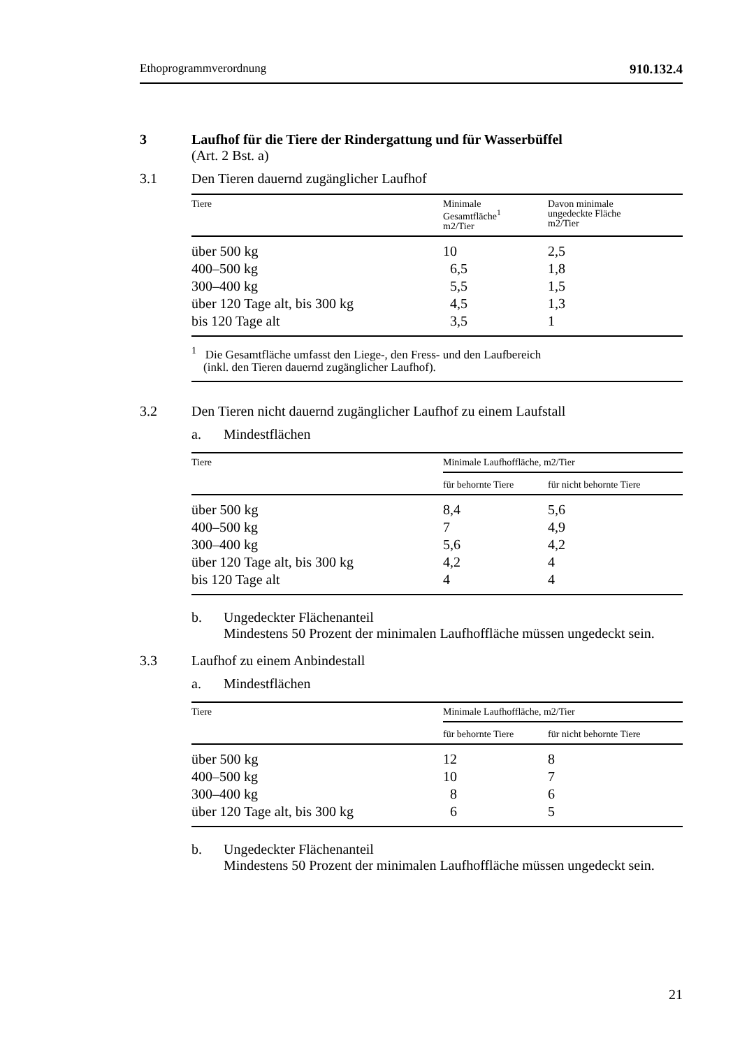Ethoprogrammverordnung 910.132.4
3 Laufhof für die Tiere der Rindergattung und für Wasserbüffel
(Art. 2 Bst. a)
3.1 Den Tieren dauernd zugänglicher Laufhof
| Tiere | Minimale Gesamtfläche<sup>1</sup> m2/Tier | Davon minimale ungedeckte Fläche m2/Tier |
| --- | --- | --- |
| über 500 kg | 10 | 2,5 |
| 400–500 kg | 6,5 | 1,8 |
| 300–400 kg | 5,5 | 1,5 |
| über 120 Tage alt, bis 300 kg | 4,5 | 1,3 |
| bis 120 Tage alt | 3,5 | 1 |
| <sup>1</sup> Die Gesamtfläche umfasst den Liege-, den Fress- und den Laufbereich (inkl. den Tieren dauernd zugänglicher Laufhof). | | |
3.2 Den Tieren nicht dauernd zugänglicher Laufhof zu einem Laufstall
a. Mindestflächen
| Tiere | Minimale Laufhoffläche, m2/Tier | |
| --- | --- | --- |
| | für behornte Tiere | für nicht behornte Tiere |
| über 500 kg | 8,4 | 5,6 |
| 400–500 kg | 7 | 4,9 |
| 300–400 kg | 5,6 | 4,2 |
| über 120 Tage alt, bis 300 kg | 4,2 | 4 |
| bis 120 Tage alt | 4 | 4 |
b. Ungedeckter Flächenanteil
Mindestens 50 Prozent der minimalen Laufhoffläche müssen ungedeckt sein.
3.3 Laufhof zu einem Anbindestall
a. Mindestflächen
| Tiere | Minimale Laufhoffläche, m2/Tier | |
| --- | --- | --- |
| | für behornte Tiere | für nicht behornte Tiere |
| über 500 kg | 12 | 8 |
| 400–500 kg | 10 | 7 |
| 300–400 kg | 8 | 6 |
| über 120 Tage alt, bis 300 kg | 6 | 5 |
b. Ungedeckter Flächenanteil
Mindestens 50 Prozent der minimalen Laufhoffläche müssen ungedeckt sein.
21